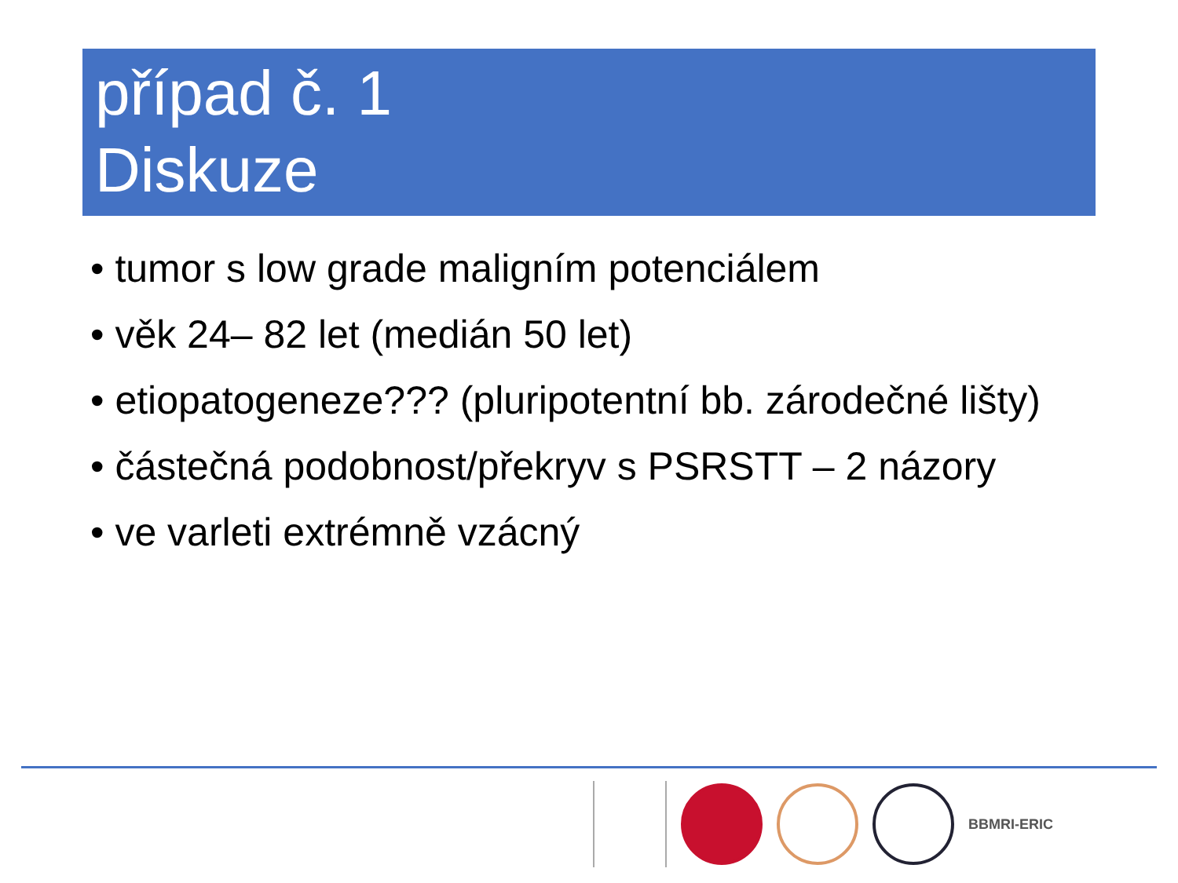případ č. 1
Diskuze
• tumor s low grade maligním potenciálem
• věk 24– 82 let (medián 50 let)
• etiopatogeneze??? (pluripotentní bb. zárodečné lišty)
• částečná podobnost/překryv s PSRSTT – 2 názory
• ve varleti extrémně vzácný
BBMRI-ERIC